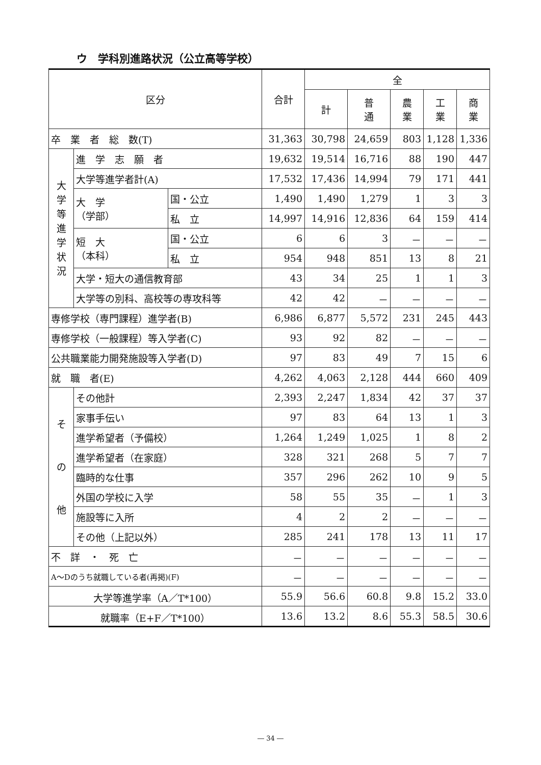ウ　学科別進路状況（公立高等学校）
| 区分 | | | 合計 | 全 | | | | |
| --- | --- | --- | --- | --- | --- | --- | --- | --- |
| | | | | 計 | 普 通 | 農 業 | 工 業 | 商 業 |
| 卒 業 者 総 数(T) | | | 31,363 | 30,798 | 24,659 | 803 | 1,128 | 1,336 |
| 大 学 等 進 学 状 況 | 進 学 志 願 者 | | 19,632 | 19,514 | 16,716 | 88 | 190 | 447 |
| | 大学等進学者計(A) | | 17,532 | 17,436 | 14,994 | 79 | 171 | 441 |
| | 大 学 （学部） | 国・公立 | 1,490 | 1,490 | 1,279 | 1 | 3 | 3 |
| | | 私 立 | 14,997 | 14,916 | 12,836 | 64 | 159 | 414 |
| | 短 大 （本科） | 国・公立 | 6 | 6 | 3 | － | － | － |
| | | 私 立 | 954 | 948 | 851 | 13 | 8 | 21 |
| | 大学・短大の通信教育部 | | 43 | 34 | 25 | 1 | 1 | 3 |
| | 大学等の別科、高校等の専攻科等 | | 42 | 42 | － | － | － | － |
| 専修学校（専門課程）進学者(B) | | | 6,986 | 6,877 | 5,572 | 231 | 245 | 443 |
| 専修学校（一般課程）等入学者(C) | | | 93 | 92 | 82 | － | － | － |
| 公共職業能力開発施設等入学者(D) | | | 97 | 83 | 49 | 7 | 15 | 6 |
| 就 職 者(E) | | | 4,262 | 4,063 | 2,128 | 444 | 660 | 409 |
| そ の 他 | その他計 | | 2,393 | 2,247 | 1,834 | 42 | 37 | 37 |
| | 家事手伝い | | 97 | 83 | 64 | 13 | 1 | 3 |
| | 進学希望者（予備校） | | 1,264 | 1,249 | 1,025 | 1 | 8 | 2 |
| | 進学希望者（在家庭） | | 328 | 321 | 268 | 5 | 7 | 7 |
| | 臨時的な仕事 | | 357 | 296 | 262 | 10 | 9 | 5 |
| | 外国の学校に入学 | | 58 | 55 | 35 | － | 1 | 3 |
| | 施設等に入所 | | 4 | 2 | 2 | － | － | － |
| | その他（上記以外） | | 285 | 241 | 178 | 13 | 11 | 17 |
| 不 詳 ・ 死 亡 | | | － | － | － | － | － | － |
| A～Dのうち就職している者(再掲)(F) | | | － | － | － | － | － | － |
| 大学等進学率（A／T*100） | | | 55.9 | 56.6 | 60.8 | 9.8 | 15.2 | 33.0 |
| 就職率（E+F／T*100） | | | 13.6 | 13.2 | 8.6 | 55.3 | 58.5 | 30.6 |
― 34 ―